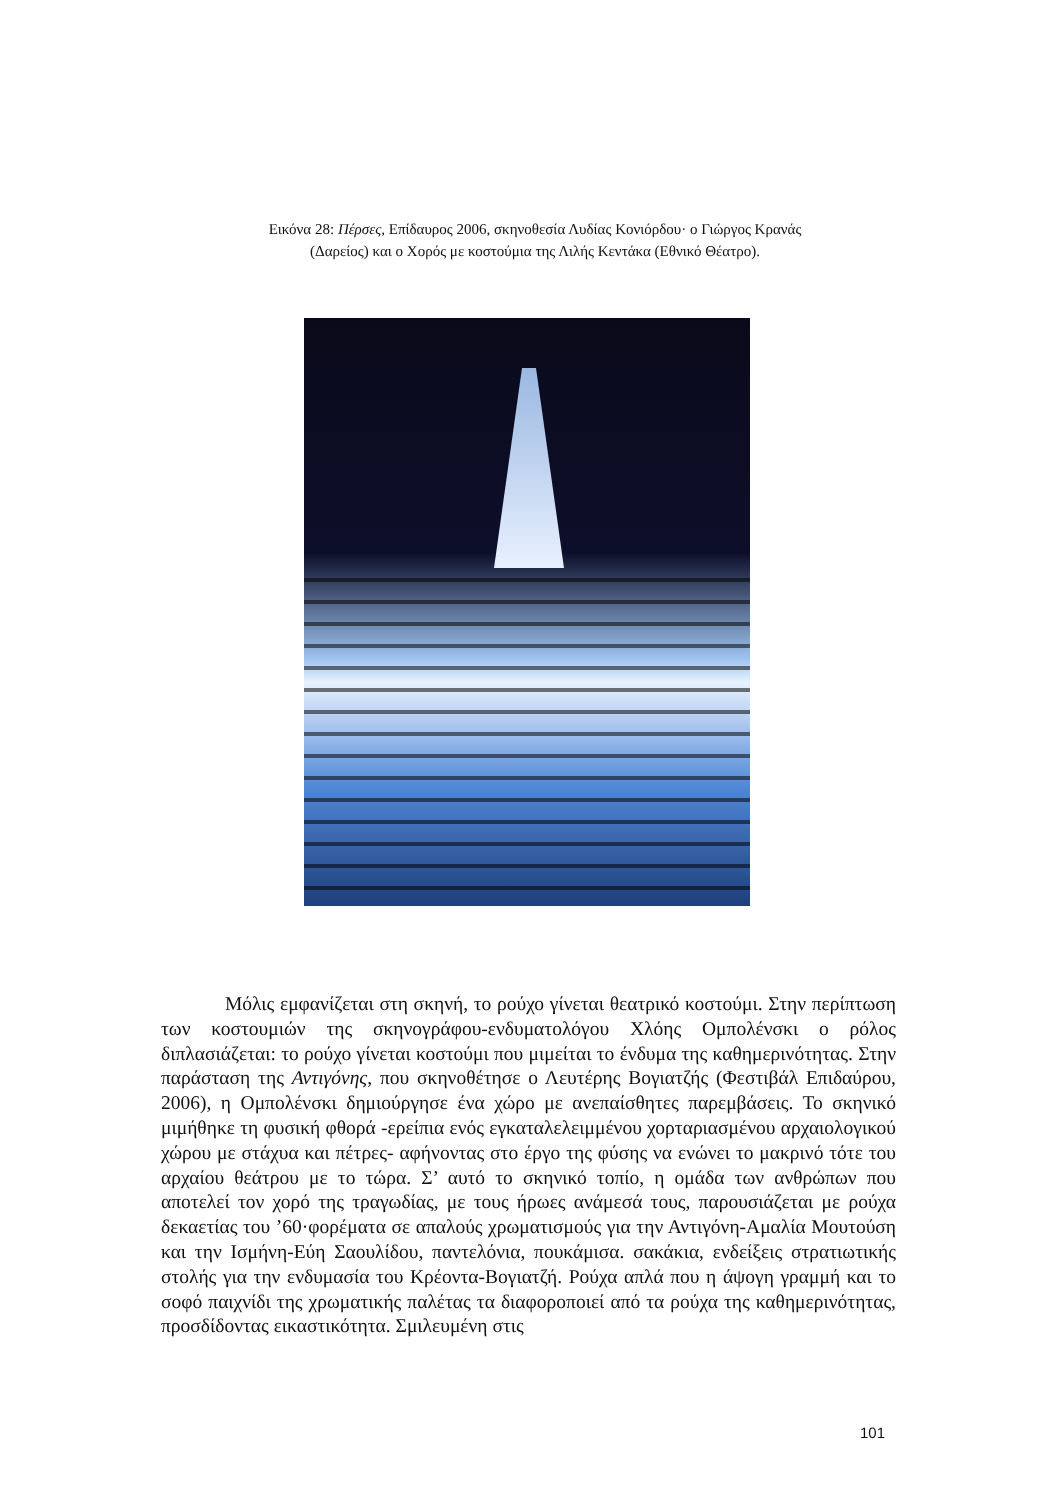Εικόνα 28: Πέρσες, Επίδαυρος 2006, σκηνοθεσία Λυδίας Κονιόρδου· ο Γιώργος Κρανάς (Δαρείος) και ο Χορός με κοστούμια της Λιλής Κεντάκα (Εθνικό Θέατρο).
Μόλις εμφανίζεται στη σκηνή, το ρούχο γίνεται θεατρικό κοστούμι. Στην περίπτωση των κοστουμιών της σκηνογράφου-ενδυματολόγου Χλόης Ομπολένσκι ο ρόλος διπλασιάζεται: το ρούχο γίνεται κοστούμι που μιμείται το ένδυμα της καθημερινότητας. Στην παράσταση της Αντιγόνης, που σκηνοθέτησε ο Λευτέρης Βογιατζής (Φεστιβάλ Επιδαύρου, 2006), η Ομπολένσκι δημιούργησε ένα χώρο με ανεπαίσθητες παρεμβάσεις. Το σκηνικό μιμήθηκε τη φυσική φθορά -ερείπια ενός εγκαταλελειμμένου χορταριασμένου αρχαιολογικού χώρου με στάχυα και πέτρες- αφήνοντας στο έργο της φύσης να ενώνει το μακρινό τότε του αρχαίου θεάτρου με το τώρα. Σ’ αυτό το σκηνικό τοπίο, η ομάδα των ανθρώπων που αποτελεί τον χορό της τραγωδίας, με τους ήρωες ανάμεσά τους, παρουσιάζεται με ρούχα δεκαετίας του ’60·φορέματα σε απαλούς χρωματισμούς για την Αντιγόνη-Αμαλία Μουτούση και την Ισμήνη-Εύη Σαουλίδου, παντελόνια, πουκάμισα. σακάκια, ενδείξεις στρατιωτικής στολής για την ενδυμασία του Κρέοντα-Βογιατζή. Ρούχα απλά που η άψογη γραμμή και το σοφό παιχνίδι της χρωματικής παλέτας τα διαφοροποιεί από τα ρούχα της καθημερινότητας, προσδίδοντας εικαστικότητα. Σμιλευμένη στις
101